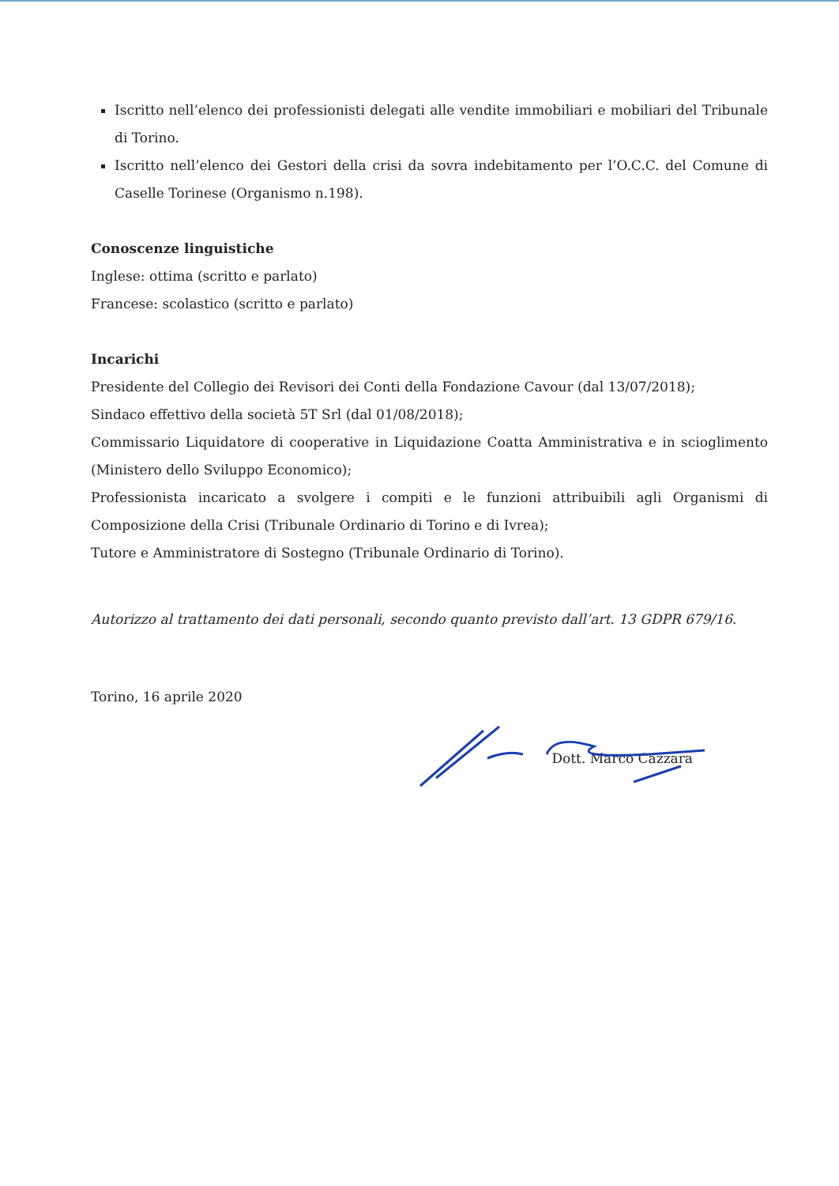Iscritto nell’elenco dei professionisti delegati alle vendite immobiliari e mobiliari del Tribunale di Torino.
Iscritto nell’elenco dei Gestori della crisi da sovra indebitamento per l’O.C.C. del Comune di Caselle Torinese (Organismo n.198).
Conoscenze linguistiche
Inglese: ottima (scritto e parlato)
Francese: scolastico (scritto e parlato)
Incarichi
Presidente del Collegio dei Revisori dei Conti della Fondazione Cavour (dal 13/07/2018);
Sindaco effettivo della società 5T Srl (dal 01/08/2018);
Commissario Liquidatore di cooperative in Liquidazione Coatta Amministrativa e in scioglimento (Ministero dello Sviluppo Economico);
Professionista incaricato a svolgere i compiti e le funzioni attribuibili agli Organismi di Composizione della Crisi (Tribunale Ordinario di Torino e di Ivrea);
Tutore e Amministratore di Sostegno (Tribunale Ordinario di Torino).
Autorizzo al trattamento dei dati personali, secondo quanto previsto dall’art. 13 GDPR 679/16.
Torino, 16 aprile 2020
Dott. Marco Cazzara